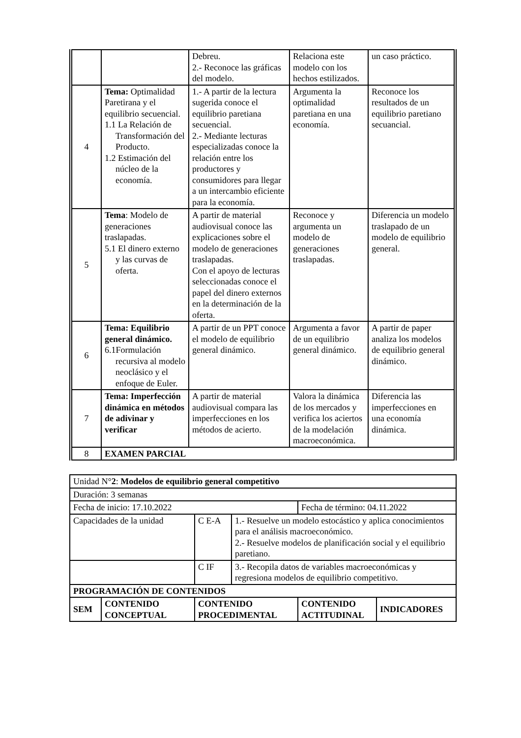| | | Debreu. 2.- Reconoce las gráficas del modelo. | Relaciona este modelo con los hechos estilizados. | un caso práctico. |
| 4 | Tema: Optimalidad Paretirana y el equilibrio secuencial. 1.1 La Relación de Transformación del Producto. 1.2 Estimación del núcleo de la economía. | 1.- A partir de la lectura sugerida conoce el equilibrio paretiana secuencial. 2.- Mediante lecturas especializadas conoce la relación entre los productores y consumidores para llegar a un intercambio eficiente para la economía. | Argumenta la optimalidad paretiana en una economía. | Reconoce los resultados de un equilibrio paretiano secuancial. |
| 5 | Tema : Modelo de generaciones traslapadas. 5.1 El dinero externo y las curvas de oferta. | A partir de material audiovisual conoce las explicaciones sobre el modelo de generaciones traslapadas. Con el apoyo de lecturas seleccionadas conoce el papel del dinero externos en la determinación de la oferta. | Reconoce y argumenta un modelo de generaciones traslapadas. | Diferencia un modelo traslapado de un modelo de equilibrio general. |
| 6 | Tema: Equilibrio general dinámico. 6.1Formulación recursiva al modelo neoclásico y el enfoque de Euler. | A partir de un PPT conoce el modelo de equilibrio general dinámico. | Argumenta a favor de un equilibrio general dinámico. | A partir de paper analiza los modelos de equilibrio general dinámico. |
| 7 | Tema: Imperfección dinámica en métodos de adivinar y verificar | A partir de material audiovisual compara las imperfecciones en los métodos de acierto. | Valora la dinámica de los mercados y verifica los aciertos de la modelación macroeconómica. | Diferencia las imperfecciones en una economía dinámica. |
| 8 | EXAMEN PARCIAL | | | |
| Unidad N° 2 : Modelos de equilibrio general competitivo | | | | | |
| Duración: 3 semanas | | | | | |
| Fecha de inicio: 17.10.2022 | | | | Fecha de término: 04.11.2022 | |
| Capacidades de la unidad | | C E-A | 1.- Resuelve un modelo estocástico y aplica conocimientos para el análisis macroeconómico. 2.- Resuelve modelos de planificación social y el equilibrio paretiano. | | |
| | | C IF | 3.- Recopila datos de variables macroeconómicas y regresiona modelos de equilibrio competitivo. | | |
| PROGRAMACIÓN DE CONTENIDOS | | | | | |
| SEM | CONTENIDO CONCEPTUAL | CONTENIDO PROCEDIMENTAL | | CONTENIDO ACTITUDINAL | INDICADORES |